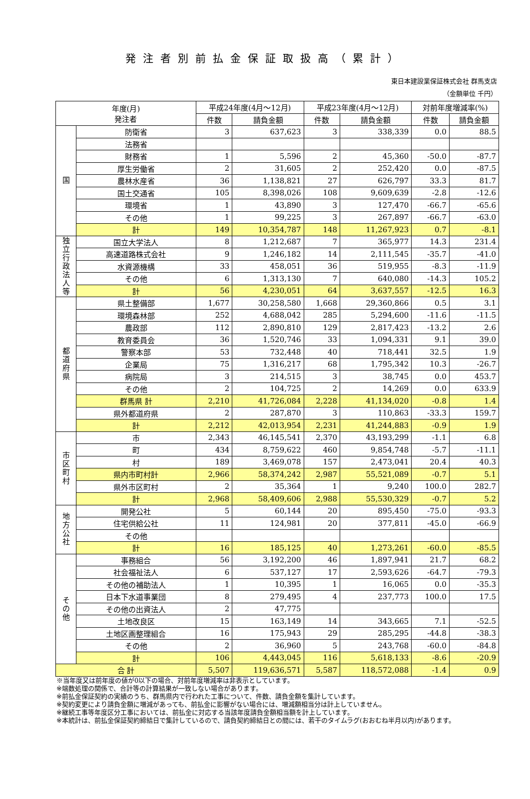発注者別前払金保証取扱高（累計）
東日本建設業保証株式会社 群馬支店
（金額単位 千円）
| 年度(月) 発注者 | | 平成24年度(4月～12月) | | 平成23年度(4月～12月) | | 対前年度増減率(%) | |
| --- | --- | --- | --- | --- | --- | --- | --- |
| | | 件数 | 請負金額 | 件数 | 請負金額 | 件数 | 請負金額 |
| 国 | 防衛省 | 3 | 637,623 | 3 | 338,339 | 0.0 | 88.5 |
| | 法務省 | | | | | | |
| | 財務省 | 1 | 5,596 | 2 | 45,360 | -50.0 | -87.7 |
| | 厚生労働省 | 2 | 31,605 | 2 | 252,420 | 0.0 | -87.5 |
| | 農林水産省 | 36 | 1,138,821 | 27 | 626,797 | 33.3 | 81.7 |
| | 国土交通省 | 105 | 8,398,026 | 108 | 9,609,639 | -2.8 | -12.6 |
| | 環境省 | 1 | 43,890 | 3 | 127,470 | -66.7 | -65.6 |
| | その他 | 1 | 99,225 | 3 | 267,897 | -66.7 | -63.0 |
| | 計 | 149 | 10,354,787 | 148 | 11,267,923 | 0.7 | -8.1 |
| 独 立 行 政 法 人 等 | 国立大学法人 | 8 | 1,212,687 | 7 | 365,977 | 14.3 | 231.4 |
| | 高速道路株式会社 | 9 | 1,246,182 | 14 | 2,111,545 | -35.7 | -41.0 |
| | 水資源機構 | 33 | 458,051 | 36 | 519,955 | -8.3 | -11.9 |
| | その他 | 6 | 1,313,130 | 7 | 640,080 | -14.3 | 105.2 |
| | 計 | 56 | 4,230,051 | 64 | 3,637,557 | -12.5 | 16.3 |
| 都 道 府 県 | 県土整備部 | 1,677 | 30,258,580 | 1,668 | 29,360,866 | 0.5 | 3.1 |
| | 環境森林部 | 252 | 4,688,042 | 285 | 5,294,600 | -11.6 | -11.5 |
| | 農政部 | 112 | 2,890,810 | 129 | 2,817,423 | -13.2 | 2.6 |
| | 教育委員会 | 36 | 1,520,746 | 33 | 1,094,331 | 9.1 | 39.0 |
| | 警察本部 | 53 | 732,448 | 40 | 718,441 | 32.5 | 1.9 |
| | 企業局 | 75 | 1,316,217 | 68 | 1,795,342 | 10.3 | -26.7 |
| | 病院局 | 3 | 214,515 | 3 | 38,745 | 0.0 | 453.7 |
| | その他 | 2 | 104,725 | 2 | 14,269 | 0.0 | 633.9 |
| | 群馬県 計 | 2,210 | 41,726,084 | 2,228 | 41,134,020 | -0.8 | 1.4 |
| | 県外都道府県 | 2 | 287,870 | 3 | 110,863 | -33.3 | 159.7 |
| | 計 | 2,212 | 42,013,954 | 2,231 | 41,244,883 | -0.9 | 1.9 |
| 市 区 町 村 | 市 | 2,343 | 46,145,541 | 2,370 | 43,193,299 | -1.1 | 6.8 |
| | 町 | 434 | 8,759,622 | 460 | 9,854,748 | -5.7 | -11.1 |
| | 村 | 189 | 3,469,078 | 157 | 2,473,041 | 20.4 | 40.3 |
| | 県内市町村計 | 2,966 | 58,374,242 | 2,987 | 55,521,089 | -0.7 | 5.1 |
| | 県外市区町村 | 2 | 35,364 | 1 | 9,240 | 100.0 | 282.7 |
| | 計 | 2,968 | 58,409,606 | 2,988 | 55,530,329 | -0.7 | 5.2 |
| 地 方 公 社 | 開発公社 | 5 | 60,144 | 20 | 895,450 | -75.0 | -93.3 |
| | 住宅供給公社 | 11 | 124,981 | 20 | 377,811 | -45.0 | -66.9 |
| | その他 | | | | | | |
| | 計 | 16 | 185,125 | 40 | 1,273,261 | -60.0 | -85.5 |
| そ の 他 | 事務組合 | 56 | 3,192,200 | 46 | 1,897,941 | 21.7 | 68.2 |
| | 社会福祉法人 | 6 | 537,127 | 17 | 2,593,626 | -64.7 | -79.3 |
| | その他の補助法人 | 1 | 10,395 | 1 | 16,065 | 0.0 | -35.3 |
| | 日本下水道事業団 | 8 | 279,495 | 4 | 237,773 | 100.0 | 17.5 |
| | その他の出資法人 | 2 | 47,775 | | | | |
| | 土地改良区 | 15 | 163,149 | 14 | 343,665 | 7.1 | -52.5 |
| | 土地区画整理組合 | 16 | 175,943 | 29 | 285,295 | -44.8 | -38.3 |
| | その他 | 2 | 36,960 | 5 | 243,768 | -60.0 | -84.8 |
| | 計 | 106 | 4,443,045 | 116 | 5,618,133 | -8.6 | -20.9 |
| 合 計 | | 5,507 | 119,636,571 | 5,587 | 118,572,088 | -1.4 | 0.9 |
※当年度又は前年度の値が0以下の場合、対前年度増減率は非表示としています。
※端数処理の関係で、合計等の計算結果が一致しない場合があります。
※前払金保証契約の実績のうち、群馬県内で行われた工事について、件数、請負金額を集計しています。
※契約変更により請負金額に増減があっても、前払金に影響がない場合には、増減額相当分は計上していません。
※継続工事等年度区分工事においては、前払金に対応する当該年度請負金額相当額を計上しています。
※本統計は、前払金保証契約締結日で集計しているので、請負契約締結日との間には、若干のタイムラグ(おおむね半月以内)があります。